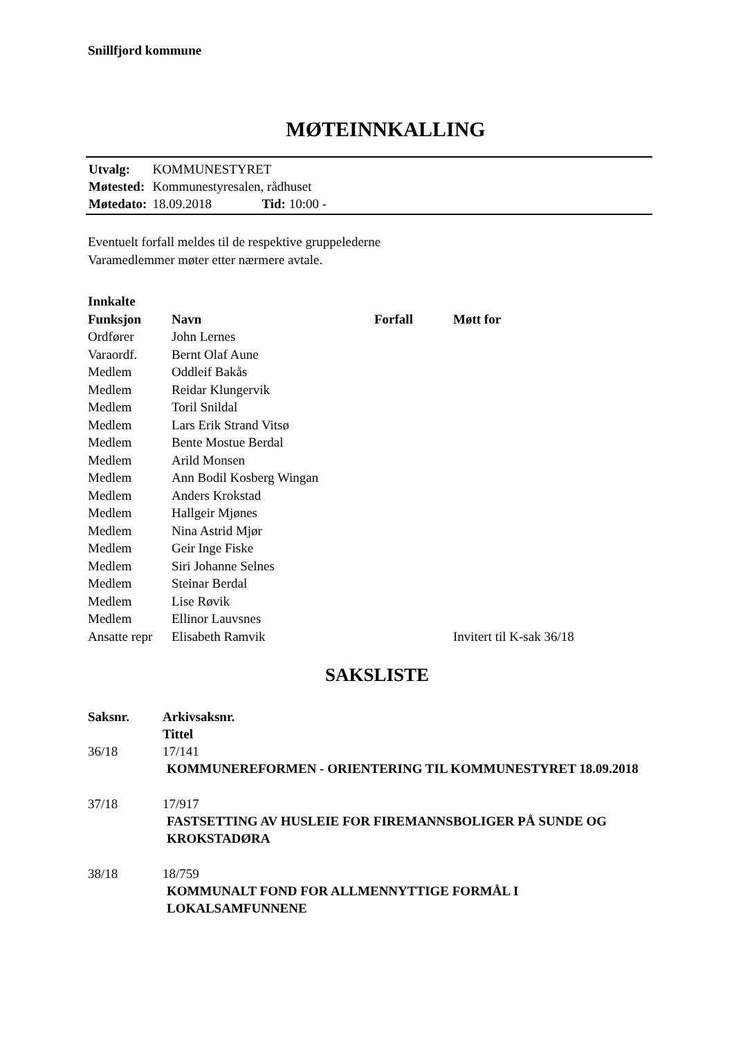Snillfjord kommune
MØTEINNKALLING
| Utvalg: | KOMMUNESTYRET | |
| Møtested: | Kommunestyresalen, rådhuset | |
| Møtedato: | 18.09.2018 | Tid: 10:00 - |
Eventuelt forfall meldes til de respektive gruppelederne
Varamedlemmer møter etter nærmere avtale.
| Innkalte | | | |
| --- | --- | --- | --- |
| Funksjon | Navn | Forfall | Møtt for |
| Ordfører | John Lernes | | |
| Varaordf. | Bernt Olaf Aune | | |
| Medlem | Oddleif Bakås | | |
| Medlem | Reidar Klungervik | | |
| Medlem | Toril Snildal | | |
| Medlem | Lars Erik Strand Vitsø | | |
| Medlem | Bente Mostue Berdal | | |
| Medlem | Arild Monsen | | |
| Medlem | Ann Bodil Kosberg Wingan | | |
| Medlem | Anders Krokstad | | |
| Medlem | Hallgeir Mjønes | | |
| Medlem | Nina Astrid Mjør | | |
| Medlem | Geir Inge Fiske | | |
| Medlem | Siri Johanne Selnes | | |
| Medlem | Steinar Berdal | | |
| Medlem | Lise Røvik | | |
| Medlem | Ellinor Lauvsnes | | |
| Ansatte repr | Elisabeth Ramvik | | Invitert til K-sak 36/18 |
SAKSLISTE
| Saksnr. | Arkivsaksnr. Tittel |
| --- | --- |
| 36/18 | 17/141 |
| | KOMMUNEREFORMEN - ORIENTERING TIL KOMMUNESTYRET 18.09.2018 |
| 37/18 | 17/917 |
| | FASTSETTING AV HUSLEIE FOR FIREMANNSBOLIGER PÅ SUNDE OG KROKSTADØRA |
| 38/18 | 18/759 |
| | KOMMUNALT FOND FOR ALLMENNYTTIGE FORMÅL I LOKALSAMFUNNENE |